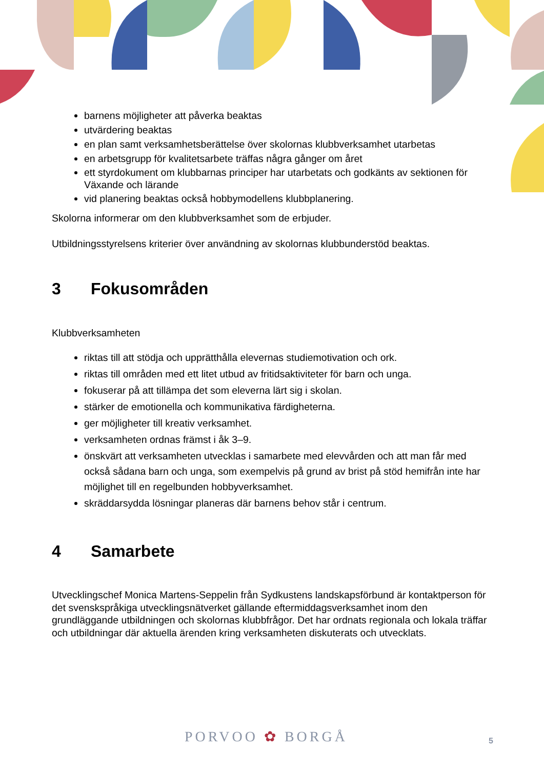barnens möjligheter att påverka beaktas
utvärdering beaktas
en plan samt verksamhetsberättelse över skolornas klubbverksamhet utarbetas
en arbetsgrupp för kvalitetsarbete träffas några gånger om året
ett styrdokument om klubbarnas principer har utarbetats och godkänts av sektionen för Växande och lärande
vid planering beaktas också hobbymodellens klubbplanering.
Skolorna informerar om den klubbverksamhet som de erbjuder.
Utbildningsstyrelsens kriterier över användning av skolornas klubbunderstöd beaktas.
3 Fokusområden
Klubbverksamheten
riktas till att stödja och upprätthålla elevernas studiemotivation och ork.
riktas till områden med ett litet utbud av fritidsaktiviteter för barn och unga.
fokuserar på att tillämpa det som eleverna lärt sig i skolan.
stärker de emotionella och kommunikativa färdigheterna.
ger möjligheter till kreativ verksamhet.
verksamheten ordnas främst i åk 3–9.
önskvärt att verksamheten utvecklas i samarbete med elevvården och att man får med också sådana barn och unga, som exempelvis på grund av brist på stöd hemifrån inte har möjlighet till en regelbunden hobbyverksamhet.
skräddarsydda lösningar planeras där barnens behov står i centrum.
4 Samarbete
Utvecklingschef Monica Martens-Seppelin från Sydkustens landskapsförbund är kontaktperson för det svenskspråkiga utvecklingsnätverket gällande eftermiddagsverksamhet inom den grundläggande utbildningen och skolornas klubbfrågor. Det har ordnats regionala och lokala träffar och utbildningar där aktuella ärenden kring verksamheten diskuterats och utvecklats.
PORVOO ✿ BORGÅ 5